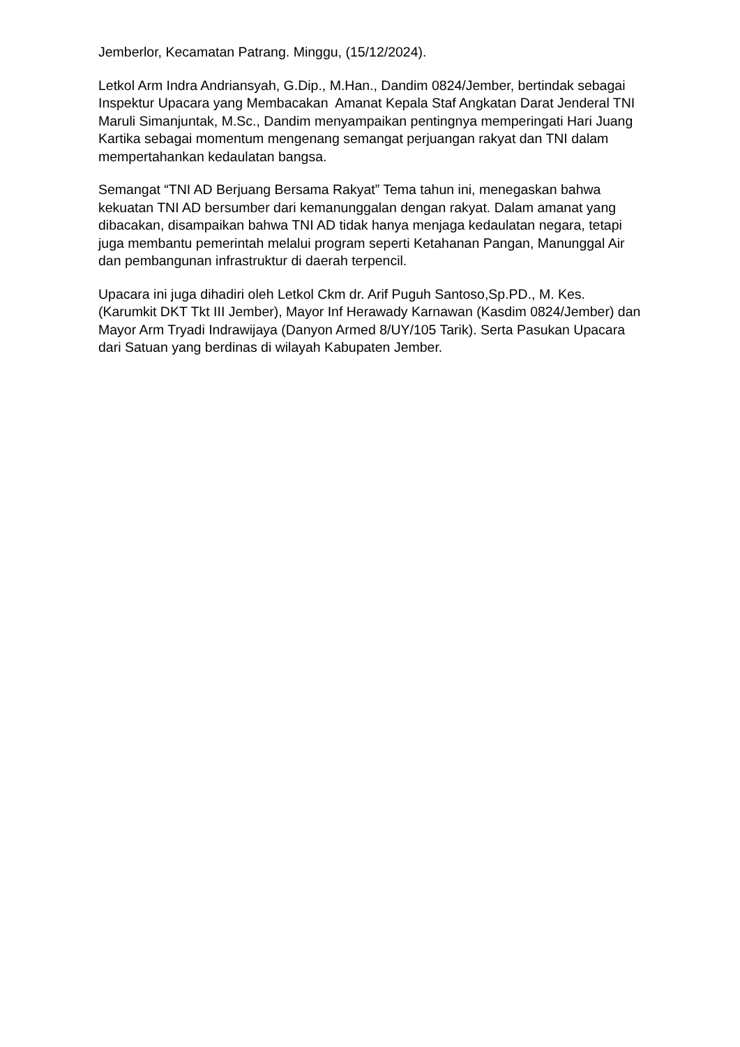Jemberlor, Kecamatan Patrang. Minggu, (15/12/2024).
Letkol Arm Indra Andriansyah, G.Dip., M.Han., Dandim 0824/Jember, bertindak sebagai Inspektur Upacara yang Membacakan Amanat Kepala Staf Angkatan Darat Jenderal TNI Maruli Simanjuntak, M.Sc., Dandim menyampaikan pentingnya memperingati Hari Juang Kartika sebagai momentum mengenang semangat perjuangan rakyat dan TNI dalam mempertahankan kedaulatan bangsa.
Semangat “TNI AD Berjuang Bersama Rakyat” Tema tahun ini, menegaskan bahwa kekuatan TNI AD bersumber dari kemanunggalan dengan rakyat. Dalam amanat yang dibacakan, disampaikan bahwa TNI AD tidak hanya menjaga kedaulatan negara, tetapi juga membantu pemerintah melalui program seperti Ketahanan Pangan, Manunggal Air dan pembangunan infrastruktur di daerah terpencil.
Upacara ini juga dihadiri oleh Letkol Ckm dr. Arif Puguh Santoso,Sp.PD., M. Kes. (Karumkit DKT Tkt III Jember), Mayor Inf Herawady Karnawan (Kasdim 0824/Jember) dan Mayor Arm Tryadi Indrawijaya (Danyon Armed 8/UY/105 Tarik). Serta Pasukan Upacara dari Satuan yang berdinas di wilayah Kabupaten Jember.